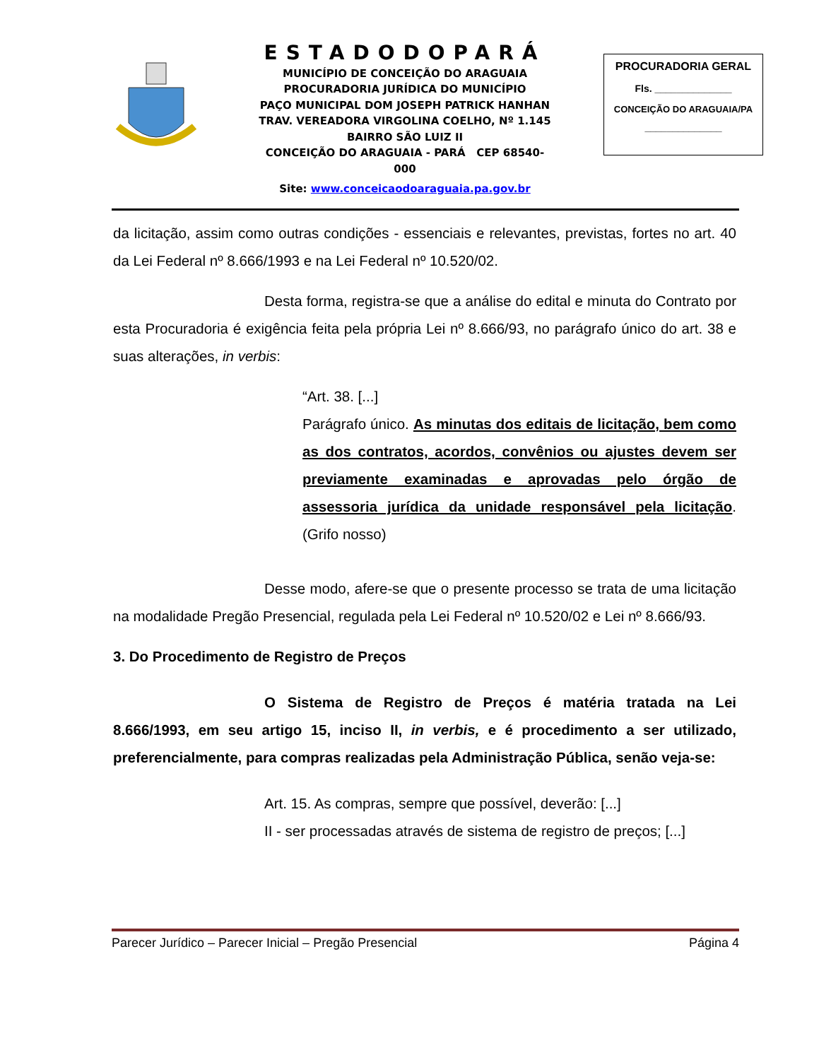ESTADODOPARÁ
MUNICÍPIO DE CONCEIÇÃO DO ARAGUAIA
PROCURADORIA JURÍDICA DO MUNICÍPIO
PAÇO MUNICIPAL DOM JOSEPH PATRICK HANHAN
TRAV. VEREADORA VIRGOLINA COELHO, Nº 1.145
BAIRRO SÃO LUIZ II
CONCEIÇÃO DO ARAGUAIA - PARÁ CEP 68540-000
Site: www.conceicaodoaraguaia.pa.gov.br
PROCURADORIA GERAL
Fls. ______________
CONCEIÇÃO DO ARAGUAIA/PA
______________
da licitação, assim como outras condições - essenciais e relevantes, previstas, fortes no art. 40 da Lei Federal nº 8.666/1993 e na Lei Federal nº 10.520/02.
Desta forma, registra-se que a análise do edital e minuta do Contrato por esta Procuradoria é exigência feita pela própria Lei nº 8.666/93, no parágrafo único do art. 38 e suas alterações, in verbis:
“Art. 38. [...]
Parágrafo único. As minutas dos editais de licitação, bem como as dos contratos, acordos, convênios ou ajustes devem ser previamente examinadas e aprovadas pelo órgão de assessoria jurídica da unidade responsável pela licitação. (Grifo nosso)
Desse modo, afere-se que o presente processo se trata de uma licitação na modalidade Pregão Presencial, regulada pela Lei Federal nº 10.520/02 e Lei nº 8.666/93.
3. Do Procedimento de Registro de Preços
O Sistema de Registro de Preços é matéria tratada na Lei 8.666/1993, em seu artigo 15, inciso II, in verbis, e é procedimento a ser utilizado, preferencialmente, para compras realizadas pela Administração Pública, senão veja-se:
Art. 15. As compras, sempre que possível, deverão: [...]
II - ser processadas através de sistema de registro de preços; [...]
Parecer Jurídico – Parecer Inicial – Pregão Presencial Página 4